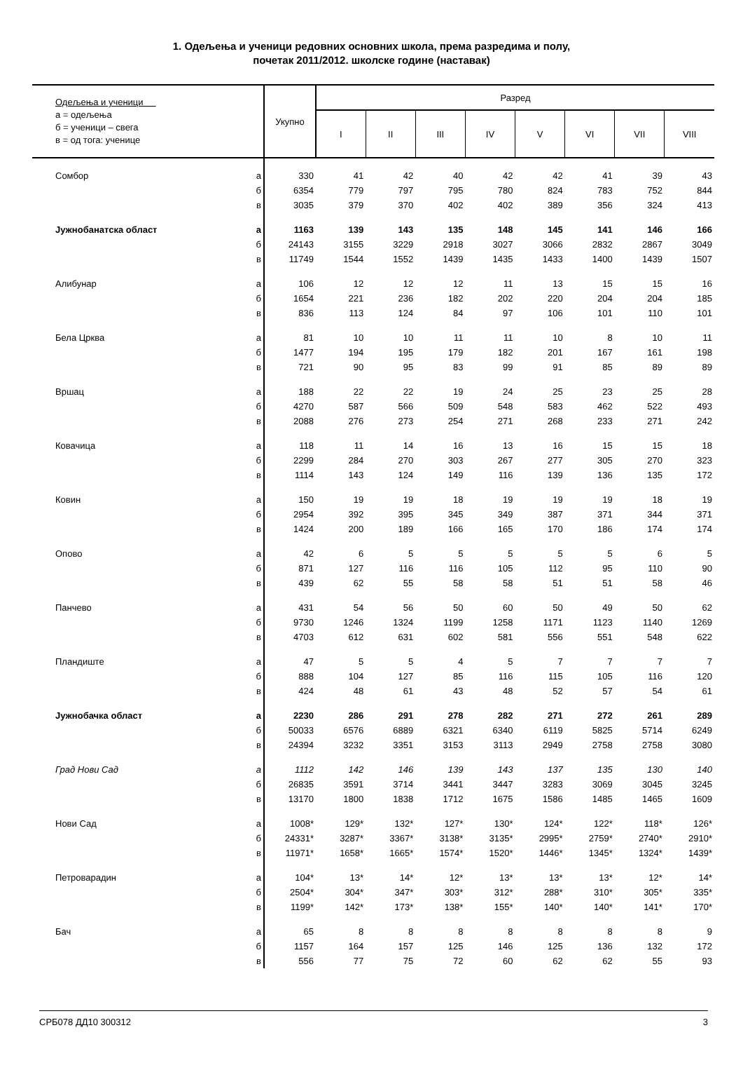1. Одељења и ученици редовних основних школа, према разредима и полу,
почетак 2011/2012. школске године (наставак)
| Одељења и ученици а = одељења б = ученици – свега в = од тога: ученице | | Укупно | Разред | | | | | | | |
| --- | --- | --- | --- | --- | --- | --- | --- | --- | --- | --- |
| | | | I | II | III | IV | V | VI | VII | VIII |
| Сомбор | а | 330 | 41 | 42 | 40 | 42 | 42 | 41 | 39 | 43 |
| | б | 6354 | 779 | 797 | 795 | 780 | 824 | 783 | 752 | 844 |
| | в | 3035 | 379 | 370 | 402 | 402 | 389 | 356 | 324 | 413 |
| Јужнобанатска област | а | 1163 | 139 | 143 | 135 | 148 | 145 | 141 | 146 | 166 |
| | б | 24143 | 3155 | 3229 | 2918 | 3027 | 3066 | 2832 | 2867 | 3049 |
| | в | 11749 | 1544 | 1552 | 1439 | 1435 | 1433 | 1400 | 1439 | 1507 |
| Алибунар | а | 106 | 12 | 12 | 12 | 11 | 13 | 15 | 15 | 16 |
| | б | 1654 | 221 | 236 | 182 | 202 | 220 | 204 | 204 | 185 |
| | в | 836 | 113 | 124 | 84 | 97 | 106 | 101 | 110 | 101 |
| Бела Црква | а | 81 | 10 | 10 | 11 | 11 | 10 | 8 | 10 | 11 |
| | б | 1477 | 194 | 195 | 179 | 182 | 201 | 167 | 161 | 198 |
| | в | 721 | 90 | 95 | 83 | 99 | 91 | 85 | 89 | 89 |
| Вршац | а | 188 | 22 | 22 | 19 | 24 | 25 | 23 | 25 | 28 |
| | б | 4270 | 587 | 566 | 509 | 548 | 583 | 462 | 522 | 493 |
| | в | 2088 | 276 | 273 | 254 | 271 | 268 | 233 | 271 | 242 |
| Ковачица | а | 118 | 11 | 14 | 16 | 13 | 16 | 15 | 15 | 18 |
| | б | 2299 | 284 | 270 | 303 | 267 | 277 | 305 | 270 | 323 |
| | в | 1114 | 143 | 124 | 149 | 116 | 139 | 136 | 135 | 172 |
| Ковин | а | 150 | 19 | 19 | 18 | 19 | 19 | 19 | 18 | 19 |
| | б | 2954 | 392 | 395 | 345 | 349 | 387 | 371 | 344 | 371 |
| | в | 1424 | 200 | 189 | 166 | 165 | 170 | 186 | 174 | 174 |
| Опово | а | 42 | 6 | 5 | 5 | 5 | 5 | 5 | 6 | 5 |
| | б | 871 | 127 | 116 | 116 | 105 | 112 | 95 | 110 | 90 |
| | в | 439 | 62 | 55 | 58 | 58 | 51 | 51 | 58 | 46 |
| Панчево | а | 431 | 54 | 56 | 50 | 60 | 50 | 49 | 50 | 62 |
| | б | 9730 | 1246 | 1324 | 1199 | 1258 | 1171 | 1123 | 1140 | 1269 |
| | в | 4703 | 612 | 631 | 602 | 581 | 556 | 551 | 548 | 622 |
| Пландиште | а | 47 | 5 | 5 | 4 | 5 | 7 | 7 | 7 | 7 |
| | б | 888 | 104 | 127 | 85 | 116 | 115 | 105 | 116 | 120 |
| | в | 424 | 48 | 61 | 43 | 48 | 52 | 57 | 54 | 61 |
| Јужнобачка област | а | 2230 | 286 | 291 | 278 | 282 | 271 | 272 | 261 | 289 |
| | б | 50033 | 6576 | 6889 | 6321 | 6340 | 6119 | 5825 | 5714 | 6249 |
| | в | 24394 | 3232 | 3351 | 3153 | 3113 | 2949 | 2758 | 2758 | 3080 |
| Град Нови Сад | а | 1112 | 142 | 146 | 139 | 143 | 137 | 135 | 130 | 140 |
| | б | 26835 | 3591 | 3714 | 3441 | 3447 | 3283 | 3069 | 3045 | 3245 |
| | в | 13170 | 1800 | 1838 | 1712 | 1675 | 1586 | 1485 | 1465 | 1609 |
| Нови Сад | а | 1008* | 129* | 132* | 127* | 130* | 124* | 122* | 118* | 126* |
| | б | 24331* | 3287* | 3367* | 3138* | 3135* | 2995* | 2759* | 2740* | 2910* |
| | в | 11971* | 1658* | 1665* | 1574* | 1520* | 1446* | 1345* | 1324* | 1439* |
| Петроварадин | а | 104* | 13* | 14* | 12* | 13* | 13* | 13* | 12* | 14* |
| | б | 2504* | 304* | 347* | 303* | 312* | 288* | 310* | 305* | 335* |
| | в | 1199* | 142* | 173* | 138* | 155* | 140* | 140* | 141* | 170* |
| Бач | а | 65 | 8 | 8 | 8 | 8 | 8 | 8 | 8 | 9 |
| | б | 1157 | 164 | 157 | 125 | 146 | 125 | 136 | 132 | 172 |
| | в | 556 | 77 | 75 | 72 | 60 | 62 | 62 | 55 | 93 |
СРБ078 ДД10 300312 3